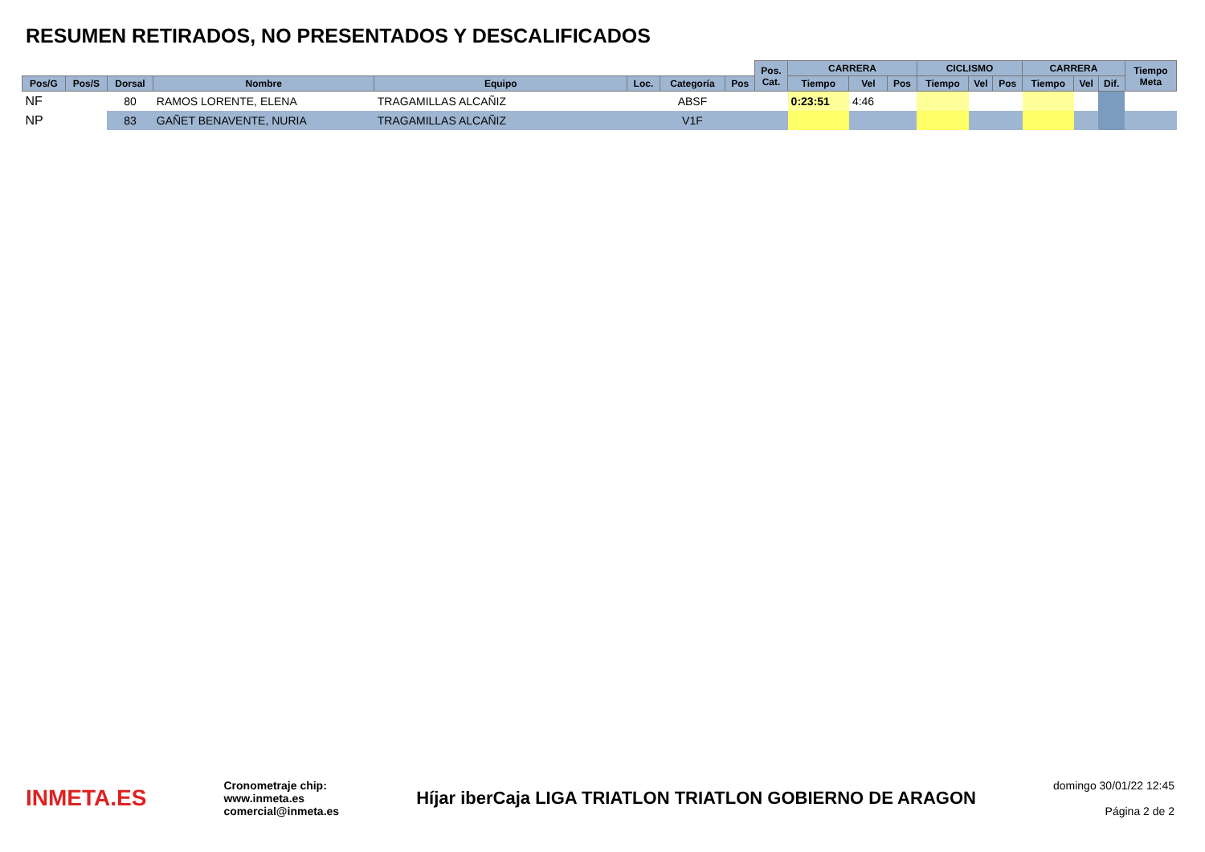RESUMEN RETIRADOS, NO PRESENTADOS Y DESCALIFICADOS
| | | | | | | | | Pos. Cat. | CARRERA | | | CICLISMO | | | CARRERA | | | Tiempo Meta | |
| --- | --- | --- | --- | --- | --- | --- | --- | --- | --- | --- | --- | --- | --- | --- | --- | --- | --- | --- | --- |
| Pos/G | Pos/S | Dorsal | Nombre | Equipo | Loc. | Categoría | Pos | | Tiempo | Vel | Pos | Tiempo | Vel | Pos | Tiempo | Vel | Dif. | | |
| NF | | 80 | RAMOS LORENTE, ELENA | TRAGAMILLAS ALCAÑIZ | | ABSF | | | 0:23:51 | 4:46 | | | | | | | | | |
| NP | | 83 | GAÑET BENAVENTE, NURIA | TRAGAMILLAS ALCAÑIZ | | V1F | | | | | | | | | | | | | |
INMETA.ES Cronometraje chip:
www.inmeta.es
comercial@inmeta.es Híjar iberCaja LIGA TRIATLON TRIATLON GOBIERNO DE ARAGON domingo 30/01/22 12:45
Página 2 de 2